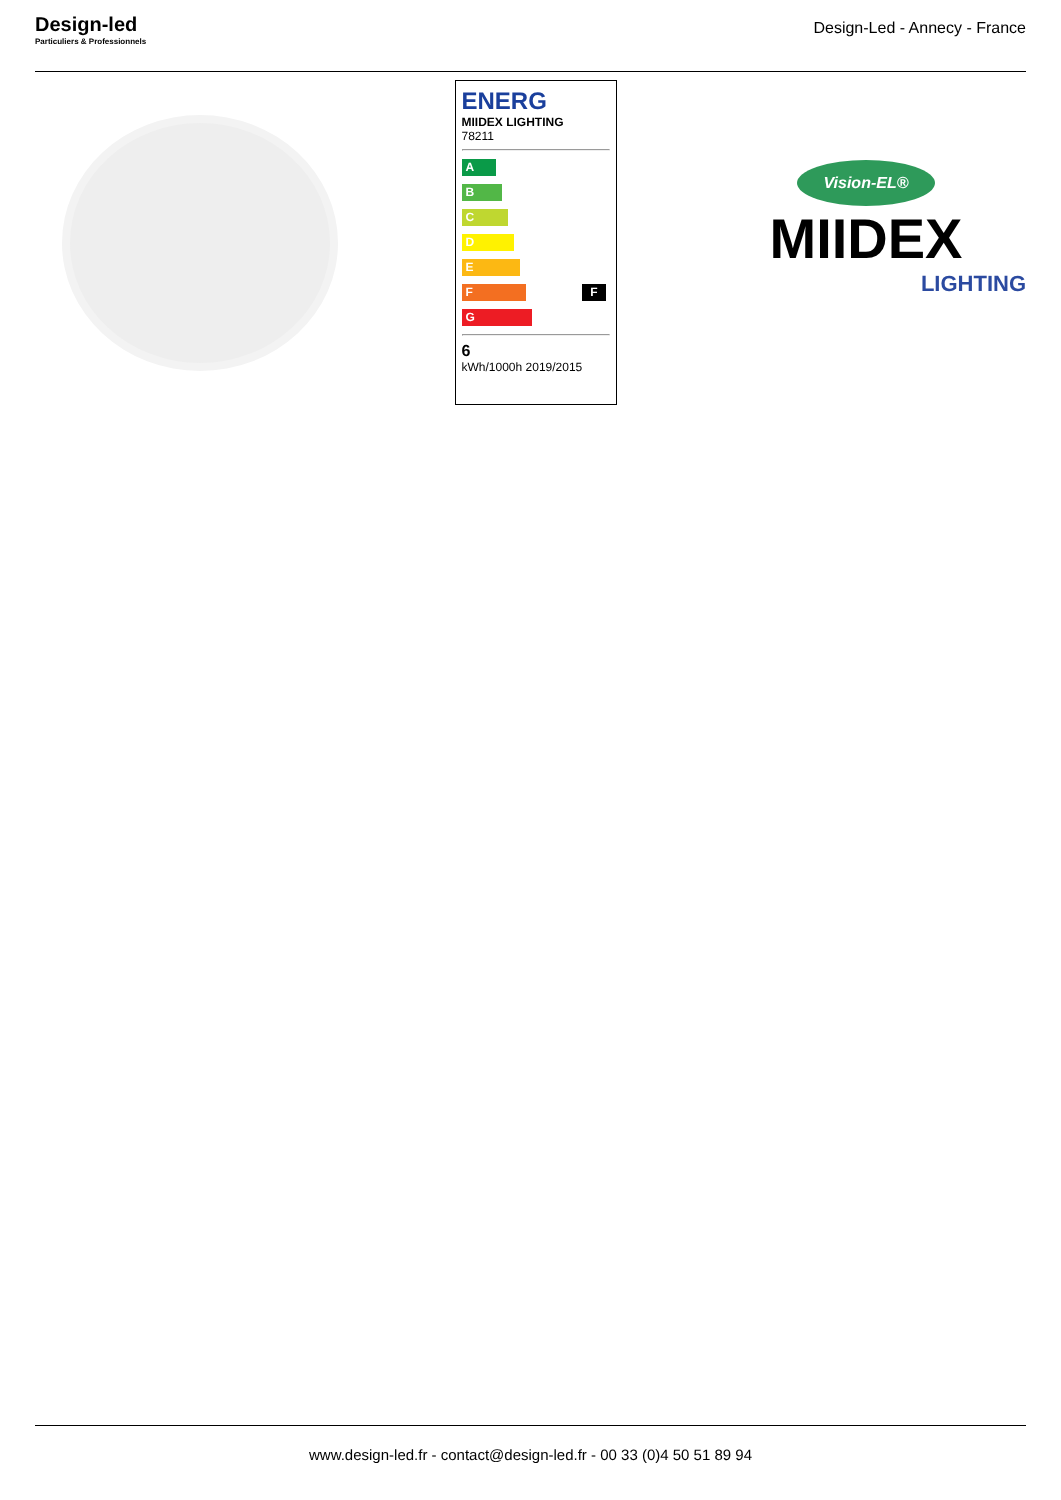Design-led
Particuliers & Professionnels
Design-Led - Annecy - France
ENERG
MIIDEX LIGHTING
78211
A
B
C
D
E
F F
G
6
kWh/1000h 2019/2015
Vision-EL®
MIIDEX
LIGHTING
www.design-led.fr - contact@design-led.fr - 00 33 (0)4 50 51 89 94